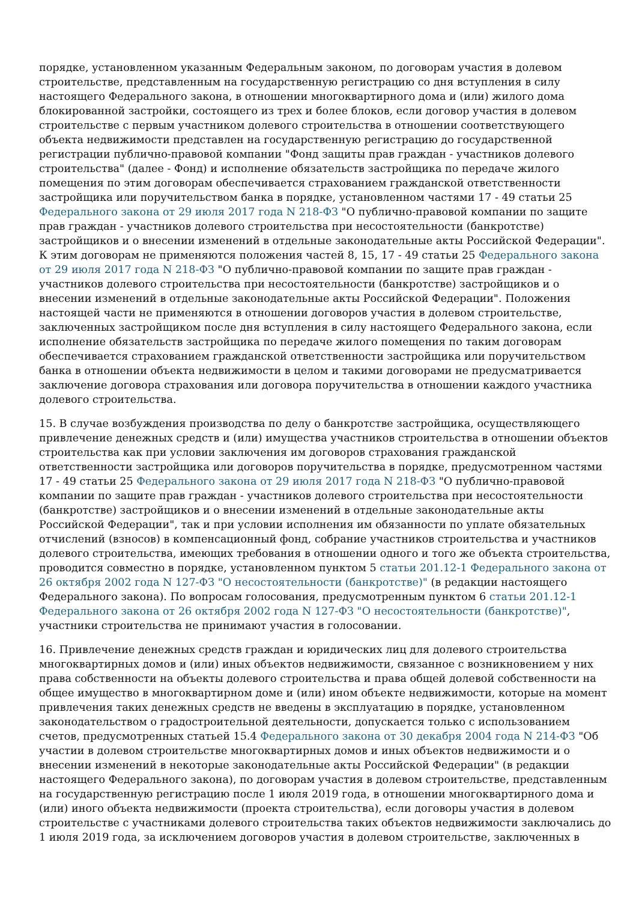порядке, установленном указанным Федеральным законом, по договорам участия в долевом строительстве, представленным на государственную регистрацию со дня вступления в силу настоящего Федерального закона, в отношении многоквартирного дома и (или) жилого дома блокированной застройки, состоящего из трех и более блоков, если договор участия в долевом строительстве с первым участником долевого строительства в отношении соответствующего объекта недвижимости представлен на государственную регистрацию до государственной регистрации публично-правовой компании "Фонд защиты прав граждан - участников долевого строительства" (далее - Фонд) и исполнение обязательств застройщика по передаче жилого помещения по этим договорам обеспечивается страхованием гражданской ответственности застройщика или поручительством банка в порядке, установленном частями 17 - 49 статьи 25 Федерального закона от 29 июля 2017 года N 218-ФЗ "О публично-правовой компании по защите прав граждан - участников долевого строительства при несостоятельности (банкротстве) застройщиков и о внесении изменений в отдельные законодательные акты Российской Федерации". К этим договорам не применяются положения частей 8, 15, 17 - 49 статьи 25 Федерального закона от 29 июля 2017 года N 218-ФЗ "О публично-правовой компании по защите прав граждан - участников долевого строительства при несостоятельности (банкротстве) застройщиков и о внесении изменений в отдельные законодательные акты Российской Федерации". Положения настоящей части не применяются в отношении договоров участия в долевом строительстве, заключенных застройщиком после дня вступления в силу настоящего Федерального закона, если исполнение обязательств застройщика по передаче жилого помещения по таким договорам обеспечивается страхованием гражданской ответственности застройщика или поручительством банка в отношении объекта недвижимости в целом и такими договорами не предусматривается заключение договора страхования или договора поручительства в отношении каждого участника долевого строительства.
15. В случае возбуждения производства по делу о банкротстве застройщика, осуществляющего привлечение денежных средств и (или) имущества участников строительства в отношении объектов строительства как при условии заключения им договоров страхования гражданской ответственности застройщика или договоров поручительства в порядке, предусмотренном частями 17 - 49 статьи 25 Федерального закона от 29 июля 2017 года N 218-ФЗ "О публично-правовой компании по защите прав граждан - участников долевого строительства при несостоятельности (банкротстве) застройщиков и о внесении изменений в отдельные законодательные акты Российской Федерации", так и при условии исполнения им обязанности по уплате обязательных отчислений (взносов) в компенсационный фонд, собрание участников строительства и участников долевого строительства, имеющих требования в отношении одного и того же объекта строительства, проводится совместно в порядке, установленном пунктом 5 статьи 201.12-1 Федерального закона от 26 октября 2002 года N 127-ФЗ "О несостоятельности (банкротстве)" (в редакции настоящего Федерального закона). По вопросам голосования, предусмотренным пунктом 6 статьи 201.12-1 Федерального закона от 26 октября 2002 года N 127-ФЗ "О несостоятельности (банкротстве)", участники строительства не принимают участия в голосовании.
16. Привлечение денежных средств граждан и юридических лиц для долевого строительства многоквартирных домов и (или) иных объектов недвижимости, связанное с возникновением у них права собственности на объекты долевого строительства и права общей долевой собственности на общее имущество в многоквартирном доме и (или) ином объекте недвижимости, которые на момент привлечения таких денежных средств не введены в эксплуатацию в порядке, установленном законодательством о градостроительной деятельности, допускается только с использованием счетов, предусмотренных статьей 15.4 Федерального закона от 30 декабря 2004 года N 214-ФЗ "Об участии в долевом строительстве многоквартирных домов и иных объектов недвижимости и о внесении изменений в некоторые законодательные акты Российской Федерации" (в редакции настоящего Федерального закона), по договорам участия в долевом строительстве, представленным на государственную регистрацию после 1 июля 2019 года, в отношении многоквартирного дома и (или) иного объекта недвижимости (проекта строительства), если договоры участия в долевом строительстве с участниками долевого строительства таких объектов недвижимости заключались до 1 июля 2019 года, за исключением договоров участия в долевом строительстве, заключенных в